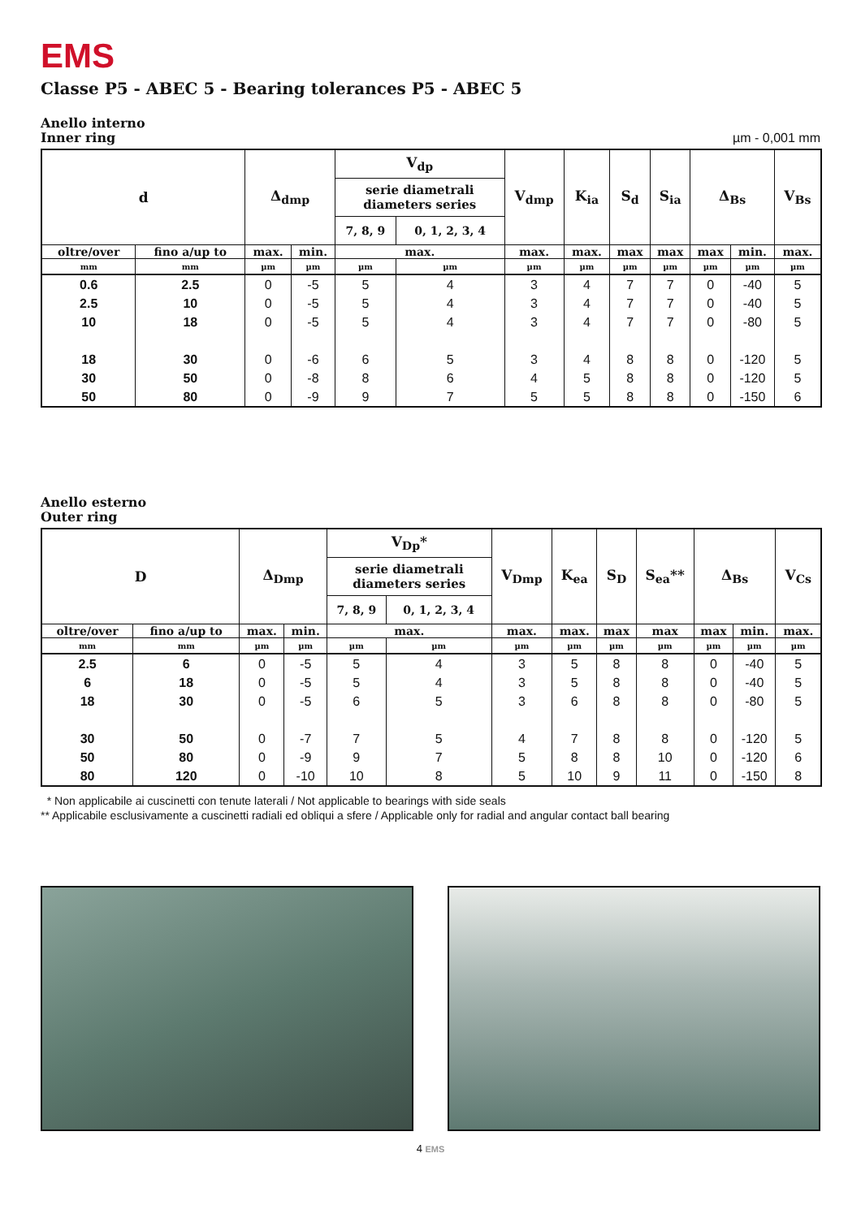EMS
Classe P5 - ABEC 5 - Bearing tolerances P5 - ABEC 5
Anello interno
Inner ring
µm - 0,001 mm
| d | | Δ<sub>dmp</sub> | | V<sub>dp</sub> | | V<sub>dmp</sub> | K<sub>ia</sub> | S<sub>d</sub> | S<sub>ia</sub> | Δ<sub>Bs</sub> | | V<sub>Bs</sub> |
| --- | --- | --- | --- | --- | --- | --- | --- | --- | --- | --- | --- | --- |
| | | | | serie diametrali diameters series | | | | | | | | |
| | | | | 7, 8, 9 | 0, 1, 2, 3, 4 | | | | | | | |
| oltre/over | fino a/up to | max. | min. | max. | | max. | max. | max | max | max | min. | max. |
| mm | mm | µm | µm | µm | µm | µm | µm | µm | µm | µm | µm | µm |
| 0.6 | 2.5 | 0 | -5 | 5 | 4 | 3 | 4 | 7 | 7 | 0 | -40 | 5 |
| 2.5 | 10 | 0 | -5 | 5 | 4 | 3 | 4 | 7 | 7 | 0 | -40 | 5 |
| 10 | 18 | 0 | -5 | 5 | 4 | 3 | 4 | 7 | 7 | 0 | -80 | 5 |
| 18 | 30 | 0 | -6 | 6 | 5 | 3 | 4 | 8 | 8 | 0 | -120 | 5 |
| 30 | 50 | 0 | -8 | 8 | 6 | 4 | 5 | 8 | 8 | 0 | -120 | 5 |
| 50 | 80 | 0 | -9 | 9 | 7 | 5 | 5 | 8 | 8 | 0 | -150 | 6 |
Anello esterno
Outer ring
| D | | Δ<sub>Dmp</sub> | | V<sub>Dp</sub>* | | V<sub>Dmp</sub> | K<sub>ea</sub> | S<sub>D</sub> | S<sub>ea</sub>** | Δ<sub>Bs</sub> | | V<sub>Cs</sub> |
| --- | --- | --- | --- | --- | --- | --- | --- | --- | --- | --- | --- | --- |
| | | | | serie diametrali diameters series | | | | | | | | |
| | | | | 7, 8, 9 | 0, 1, 2, 3, 4 | | | | | | | |
| oltre/over | fino a/up to | max. | min. | max. | | max. | max. | max | max | max | min. | max. |
| mm | mm | µm | µm | µm | µm | µm | µm | µm | µm | µm | µm | µm |
| 2.5 | 6 | 0 | -5 | 5 | 4 | 3 | 5 | 8 | 8 | 0 | -40 | 5 |
| 6 | 18 | 0 | -5 | 5 | 4 | 3 | 5 | 8 | 8 | 0 | -40 | 5 |
| 18 | 30 | 0 | -5 | 6 | 5 | 3 | 6 | 8 | 8 | 0 | -80 | 5 |
| 30 | 50 | 0 | -7 | 7 | 5 | 4 | 7 | 8 | 8 | 0 | -120 | 5 |
| 50 | 80 | 0 | -9 | 9 | 7 | 5 | 8 | 8 | 10 | 0 | -120 | 6 |
| 80 | 120 | 0 | -10 | 10 | 8 | 5 | 10 | 9 | 11 | 0 | -150 | 8 |
* Non applicabile ai cuscinetti con tenute laterali / Not applicable to bearings with side seals
** Applicabile esclusivamente a cuscinetti radiali ed obliqui a sfere / Applicable only for radial and angular contact ball bearing
4 EMS